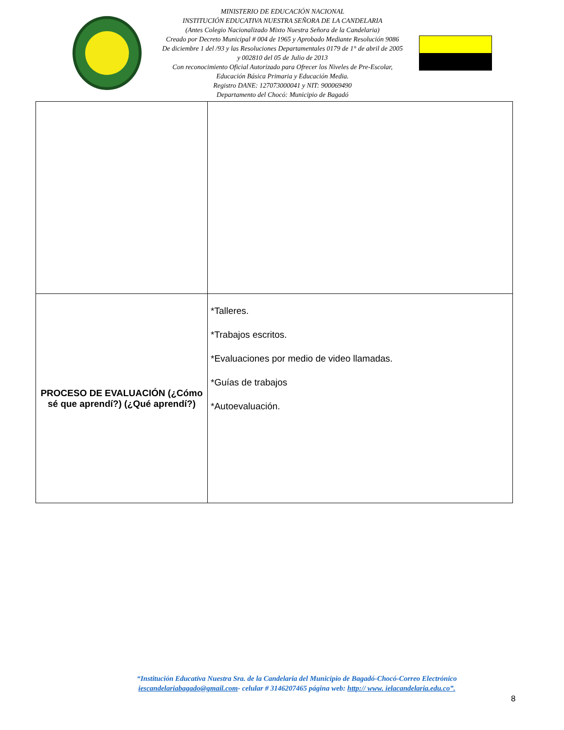MINISTERIO DE EDUCACIÓN NACIONAL
INSTITUCIÓN EDUCATIVA NUESTRA SEÑORA DE LA CANDELARIA
(Antes Colegio Nacionalizado Mixto Nuestra Señora de la Candelaria)
Creado por Decreto Municipal # 004 de 1965 y Aprobado Mediante Resolución 9086
De diciembre 1 del /93 y las Resoluciones Departamentales 0179 de 1° de abril de 2005
y 002810 del 05 de Julio de 2013
Con reconocimiento Oficial Autorizado para Ofrecer los Niveles de Pre-Escolar,
Educación Básica Primaria y Educación Media.
Registro DANE: 127073000041 y NIT: 900069490
Departamento del Chocó: Municipio de Bagadó
| PROCESO DE EVALUACIÓN (¿Cómo sé que aprendí?) (¿Qué aprendí?) | *Talleres. *Trabajos escritos. *Evaluaciones por medio de video llamadas. *Guías de trabajos *Autoevaluación. |
“Institución Educativa Nuestra Sra. de la Candelaria del Municipio de Bagadó-Chocó-Correo Electrónico iescandelariabagado@gmail.com- celular # 3146207465 página web: http:// www. ielacandelaria.edu.co”.
8